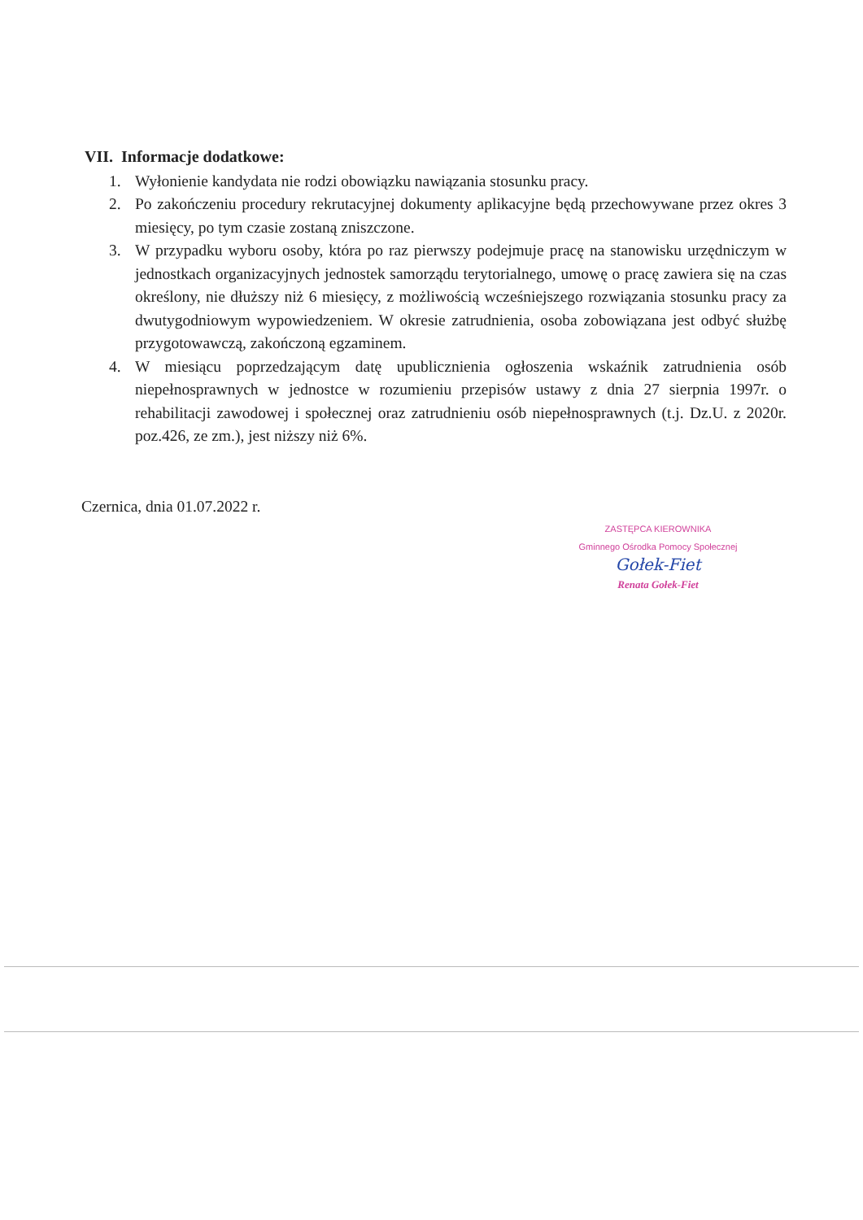VII. Informacje dodatkowe:
1. Wyłonienie kandydata nie rodzi obowiązku nawiązania stosunku pracy.
2. Po zakończeniu procedury rekrutacyjnej dokumenty aplikacyjne będą przechowywane przez okres 3 miesięcy, po tym czasie zostaną zniszczone.
3. W przypadku wyboru osoby, która po raz pierwszy podejmuje pracę na stanowisku urzędniczym w jednostkach organizacyjnych jednostek samorządu terytorialnego, umowę o pracę zawiera się na czas określony, nie dłuższy niż 6 miesięcy, z możliwością wcześniejszego rozwiązania stosunku pracy za dwutygodniowym wypowiedzeniem. W okresie zatrudnienia, osoba zobowiązana jest odbyć służbę przygotowawczą, zakończoną egzaminem.
4. W miesiącu poprzedzającym datę upublicznienia ogłoszenia wskaźnik zatrudnienia osób niepełnosprawnych w jednostce w rozumieniu przepisów ustawy z dnia 27 sierpnia 1997r. o rehabilitacji zawodowej i społecznej oraz zatrudnieniu osób niepełnosprawnych (t.j. Dz.U. z 2020r. poz.426, ze zm.), jest niższy niż 6%.
Czernica, dnia 01.07.2022 r.
ZASTĘPCA KIEROWNIKA
Gminnego Ośrodka Pomocy Społecznej Gołek-Fiet
Renata Gołek-Fiet